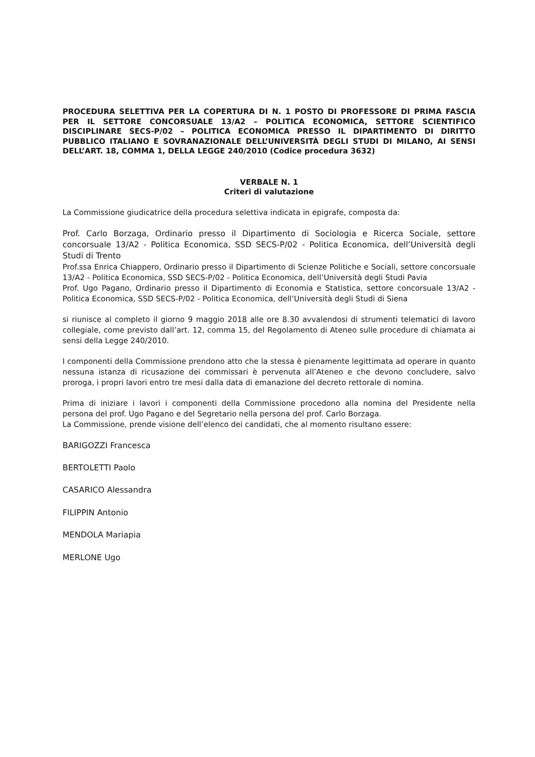PROCEDURA SELETTIVA PER LA COPERTURA DI N. 1 POSTO DI PROFESSORE DI PRIMA FASCIA PER IL SETTORE CONCORSUALE 13/A2 – POLITICA ECONOMICA, SETTORE SCIENTIFICO DISCIPLINARE SECS-P/02 – POLITICA ECONOMICA PRESSO IL DIPARTIMENTO DI DIRITTO PUBBLICO ITALIANO E SOVRANAZIONALE DELL’UNIVERSITÀ DEGLI STUDI DI MILANO, AI SENSI DELL’ART. 18, COMMA 1, DELLA LEGGE 240/2010 (Codice procedura 3632)
VERBALE N. 1
Criteri di valutazione
La Commissione giudicatrice della procedura selettiva indicata in epigrafe, composta da:
Prof. Carlo Borzaga, Ordinario presso il Dipartimento di Sociologia e Ricerca Sociale, settore concorsuale 13/A2 - Politica Economica, SSD SECS-P/02 - Politica Economica, dell’Università degli Studi di Trento
Prof.ssa Enrica Chiappero, Ordinario presso il Dipartimento di Scienze Politiche e Sociali, settore concorsuale 13/A2 - Politica Economica, SSD SECS-P/02 - Politica Economica, dell’Università degli Studi Pavia
Prof. Ugo Pagano, Ordinario presso il Dipartimento di Economia e Statistica, settore concorsuale 13/A2 - Politica Economica, SSD SECS-P/02 - Politica Economica, dell’Università degli Studi di Siena
si riunisce al completo il giorno 9 maggio 2018 alle ore 8.30 avvalendosi di strumenti telematici di lavoro collegiale, come previsto dall’art. 12, comma 15, del Regolamento di Ateneo sulle procedure di chiamata ai sensi della Legge 240/2010.
I componenti della Commissione prendono atto che la stessa è pienamente legittimata ad operare in quanto nessuna istanza di ricusazione dei commissari è pervenuta all’Ateneo e che devono concludere, salvo proroga, i propri lavori entro tre mesi dalla data di emanazione del decreto rettorale di nomina.
Prima di iniziare i lavori i componenti della Commissione procedono alla nomina del Presidente nella persona del prof. Ugo Pagano e del Segretario nella persona del prof. Carlo Borzaga.
La Commissione, prende visione dell’elenco dei candidati, che al momento risultano essere:
BARIGOZZI Francesca
BERTOLETTI Paolo
CASARICO Alessandra
FILIPPIN Antonio
MENDOLA Mariapia
MERLONE Ugo